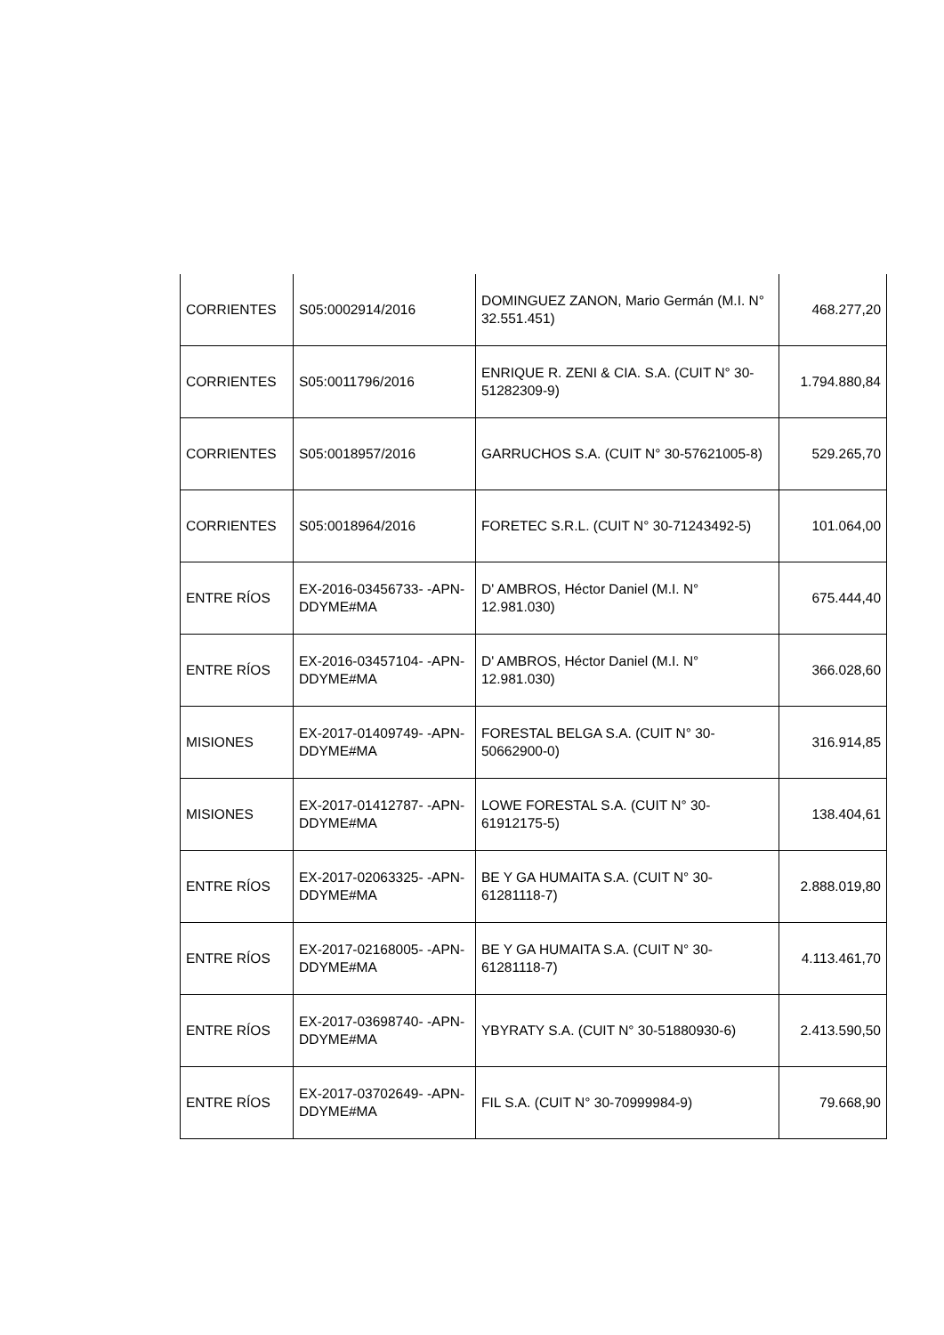| CORRIENTES | S05:0002914/2016 | DOMINGUEZ ZANON, Mario Germán (M.I. N° 32.551.451) | 468.277,20 |
| CORRIENTES | S05:0011796/2016 | ENRIQUE R. ZENI & CIA. S.A. (CUIT N° 30-51282309-9) | 1.794.880,84 |
| CORRIENTES | S05:0018957/2016 | GARRUCHOS S.A. (CUIT N° 30-57621005-8) | 529.265,70 |
| CORRIENTES | S05:0018964/2016 | FORETEC S.R.L. (CUIT N° 30-71243492-5) | 101.064,00 |
| ENTRE RÍOS | EX-2016-03456733- -APN-DDYME#MA | D' AMBROS, Héctor Daniel (M.I. N° 12.981.030) | 675.444,40 |
| ENTRE RÍOS | EX-2016-03457104- -APN-DDYME#MA | D' AMBROS, Héctor Daniel (M.I. N° 12.981.030) | 366.028,60 |
| MISIONES | EX-2017-01409749- -APN-DDYME#MA | FORESTAL BELGA S.A. (CUIT N° 30-50662900-0) | 316.914,85 |
| MISIONES | EX-2017-01412787- -APN-DDYME#MA | LOWE FORESTAL S.A. (CUIT N° 30-61912175-5) | 138.404,61 |
| ENTRE RÍOS | EX-2017-02063325- -APN-DDYME#MA | BE Y GA HUMAITA S.A. (CUIT N° 30-61281118-7) | 2.888.019,80 |
| ENTRE RÍOS | EX-2017-02168005- -APN-DDYME#MA | BE Y GA HUMAITA S.A. (CUIT N° 30-61281118-7) | 4.113.461,70 |
| ENTRE RÍOS | EX-2017-03698740- -APN-DDYME#MA | YBYRATY S.A. (CUIT N° 30-51880930-6) | 2.413.590,50 |
| ENTRE RÍOS | EX-2017-03702649- -APN-DDYME#MA | FIL S.A. (CUIT N° 30-70999984-9) | 79.668,90 |